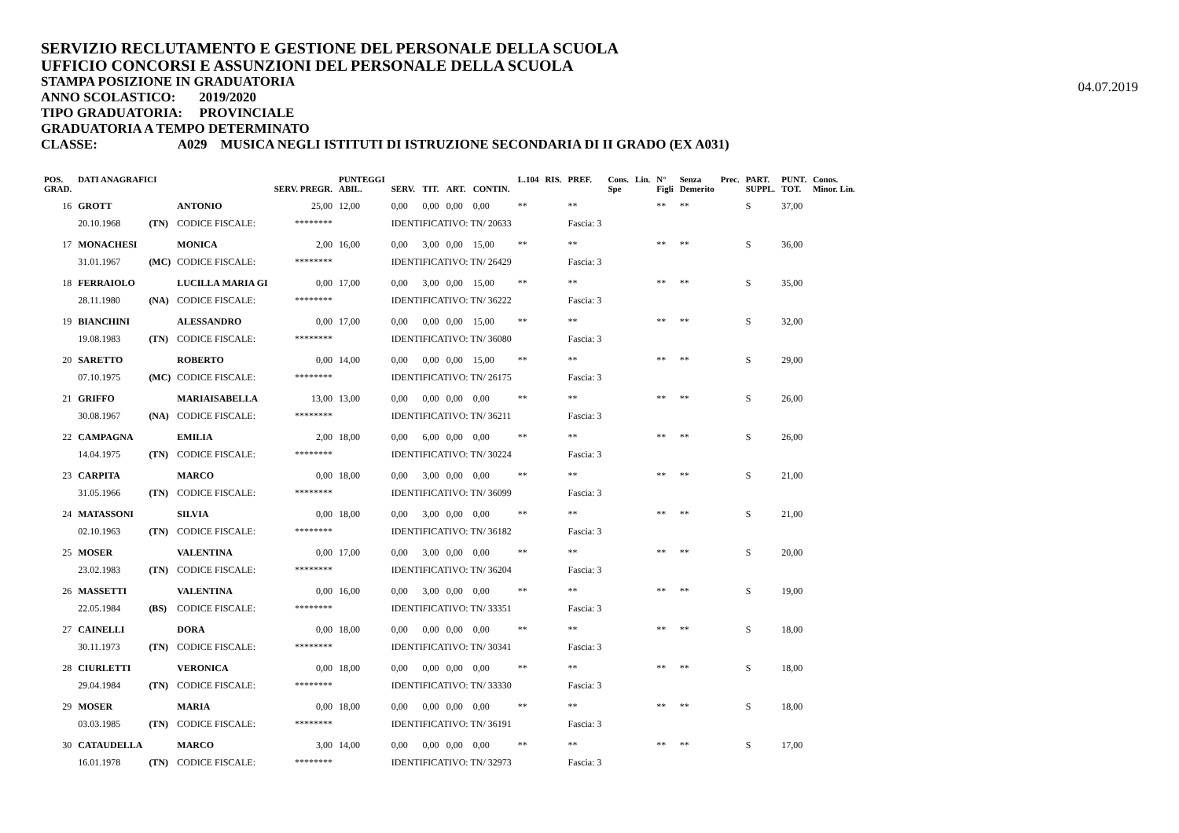SERVIZIO RECLUTAMENTO E GESTIONE DEL PERSONALE DELLA SCUOLA
UFFICIO CONCORSI E ASSUNZIONI DEL PERSONALE DELLA SCUOLA
STAMPA POSIZIONE IN GRADUATORIA
ANNO SCOLASTICO: 2019/2020
TIPO GRADUATORIA: PROVINCIALE
GRADUATORIA A TEMPO DETERMINATO
CLASSE: A029 MUSICA NEGLI ISTITUTI DI ISTRUZIONE SECONDARIA DI II GRADO (EX A031)
04.07.2019
| POS. GRAD. | DATI ANAGRAFICI | | | SERV. PREGR. | PUNTEGGI ABIL. | SERV. | TIT. | ART. | CONTIN. | L.104 | RIS. | PREF. | Cons. Spe | Lin. | N° Figli | Senza Demerito | Prec. | PART. SUPPL. | PUNT. TOT. | Conos. Minor. Lin. |
| --- | --- | --- | --- | --- | --- | --- | --- | --- | --- | --- | --- | --- | --- | --- | --- | --- | --- | --- | --- | --- |
| 16 | GROTT | | ANTONIO | 25,00 | 12,00 | 0,00 | 0,00 | 0,00 | 0,00 | ** | | ** | | | ** | ** | | S | 37,00 | |
| | 20.10.1968 | (TN) | CODICE FISCALE: | ******** | | IDENTIFICATIVO: TN/ 20633 | | | | | | Fascia: 3 | | | | | | | | |
| 17 | MONACHESI | | MONICA | 2,00 | 16,00 | 0,00 | 3,00 | 0,00 | 15,00 | ** | | ** | | | ** | ** | | S | 36,00 | |
| | 31.01.1967 | (MC) | CODICE FISCALE: | ******** | | IDENTIFICATIVO: TN/ 26429 | | | | | | Fascia: 3 | | | | | | | | |
| 18 | FERRAIOLO | | LUCILLA MARIA GI | 0,00 | 17,00 | 0,00 | 3,00 | 0,00 | 15,00 | ** | | ** | | | ** | ** | | S | 35,00 | |
| | 28.11.1980 | (NA) | CODICE FISCALE: | ******** | | IDENTIFICATIVO: TN/ 36222 | | | | | | Fascia: 3 | | | | | | | | |
| 19 | BIANCHINI | | ALESSANDRO | 0,00 | 17,00 | 0,00 | 0,00 | 0,00 | 15,00 | ** | | ** | | | ** | ** | | S | 32,00 | |
| | 19.08.1983 | (TN) | CODICE FISCALE: | ******** | | IDENTIFICATIVO: TN/ 36080 | | | | | | Fascia: 3 | | | | | | | | |
| 20 | SARETTO | | ROBERTO | 0,00 | 14,00 | 0,00 | 0,00 | 0,00 | 15,00 | ** | | ** | | | ** | ** | | S | 29,00 | |
| | 07.10.1975 | (MC) | CODICE FISCALE: | ******** | | IDENTIFICATIVO: TN/ 26175 | | | | | | Fascia: 3 | | | | | | | | |
| 21 | GRIFFO | | MARIAISABELLA | 13,00 | 13,00 | 0,00 | 0,00 | 0,00 | 0,00 | ** | | ** | | | ** | ** | | S | 26,00 | |
| | 30.08.1967 | (NA) | CODICE FISCALE: | ******** | | IDENTIFICATIVO: TN/ 36211 | | | | | | Fascia: 3 | | | | | | | | |
| 22 | CAMPAGNA | | EMILIA | 2,00 | 18,00 | 0,00 | 6,00 | 0,00 | 0,00 | ** | | ** | | | ** | ** | | S | 26,00 | |
| | 14.04.1975 | (TN) | CODICE FISCALE: | ******** | | IDENTIFICATIVO: TN/ 30224 | | | | | | Fascia: 3 | | | | | | | | |
| 23 | CARPITA | | MARCO | 0,00 | 18,00 | 0,00 | 3,00 | 0,00 | 0,00 | ** | | ** | | | ** | ** | | S | 21,00 | |
| | 31.05.1966 | (TN) | CODICE FISCALE: | ******** | | IDENTIFICATIVO: TN/ 36099 | | | | | | Fascia: 3 | | | | | | | | |
| 24 | MATASSONI | | SILVIA | 0,00 | 18,00 | 0,00 | 3,00 | 0,00 | 0,00 | ** | | ** | | | ** | ** | | S | 21,00 | |
| | 02.10.1963 | (TN) | CODICE FISCALE: | ******** | | IDENTIFICATIVO: TN/ 36182 | | | | | | Fascia: 3 | | | | | | | | |
| 25 | MOSER | | VALENTINA | 0,00 | 17,00 | 0,00 | 3,00 | 0,00 | 0,00 | ** | | ** | | | ** | ** | | S | 20,00 | |
| | 23.02.1983 | (TN) | CODICE FISCALE: | ******** | | IDENTIFICATIVO: TN/ 36204 | | | | | | Fascia: 3 | | | | | | | | |
| 26 | MASSETTI | | VALENTINA | 0,00 | 16,00 | 0,00 | 3,00 | 0,00 | 0,00 | ** | | ** | | | ** | ** | | S | 19,00 | |
| | 22.05.1984 | (BS) | CODICE FISCALE: | ******** | | IDENTIFICATIVO: TN/ 33351 | | | | | | Fascia: 3 | | | | | | | | |
| 27 | CAINELLI | | DORA | 0,00 | 18,00 | 0,00 | 0,00 | 0,00 | 0,00 | ** | | ** | | | ** | ** | | S | 18,00 | |
| | 30.11.1973 | (TN) | CODICE FISCALE: | ******** | | IDENTIFICATIVO: TN/ 30341 | | | | | | Fascia: 3 | | | | | | | | |
| 28 | CIURLETTI | | VERONICA | 0,00 | 18,00 | 0,00 | 0,00 | 0,00 | 0,00 | ** | | ** | | | ** | ** | | S | 18,00 | |
| | 29.04.1984 | (TN) | CODICE FISCALE: | ******** | | IDENTIFICATIVO: TN/ 33330 | | | | | | Fascia: 3 | | | | | | | | |
| 29 | MOSER | | MARIA | 0,00 | 18,00 | 0,00 | 0,00 | 0,00 | 0,00 | ** | | ** | | | ** | ** | | S | 18,00 | |
| | 03.03.1985 | (TN) | CODICE FISCALE: | ******** | | IDENTIFICATIVO: TN/ 36191 | | | | | | Fascia: 3 | | | | | | | | |
| 30 | CATAUDELLA | | MARCO | 3,00 | 14,00 | 0,00 | 0,00 | 0,00 | 0,00 | ** | | ** | | | ** | ** | | S | 17,00 | |
| | 16.01.1978 | (TN) | CODICE FISCALE: | ******** | | IDENTIFICATIVO: TN/ 32973 | | | | | | Fascia: 3 | | | | | | | | |